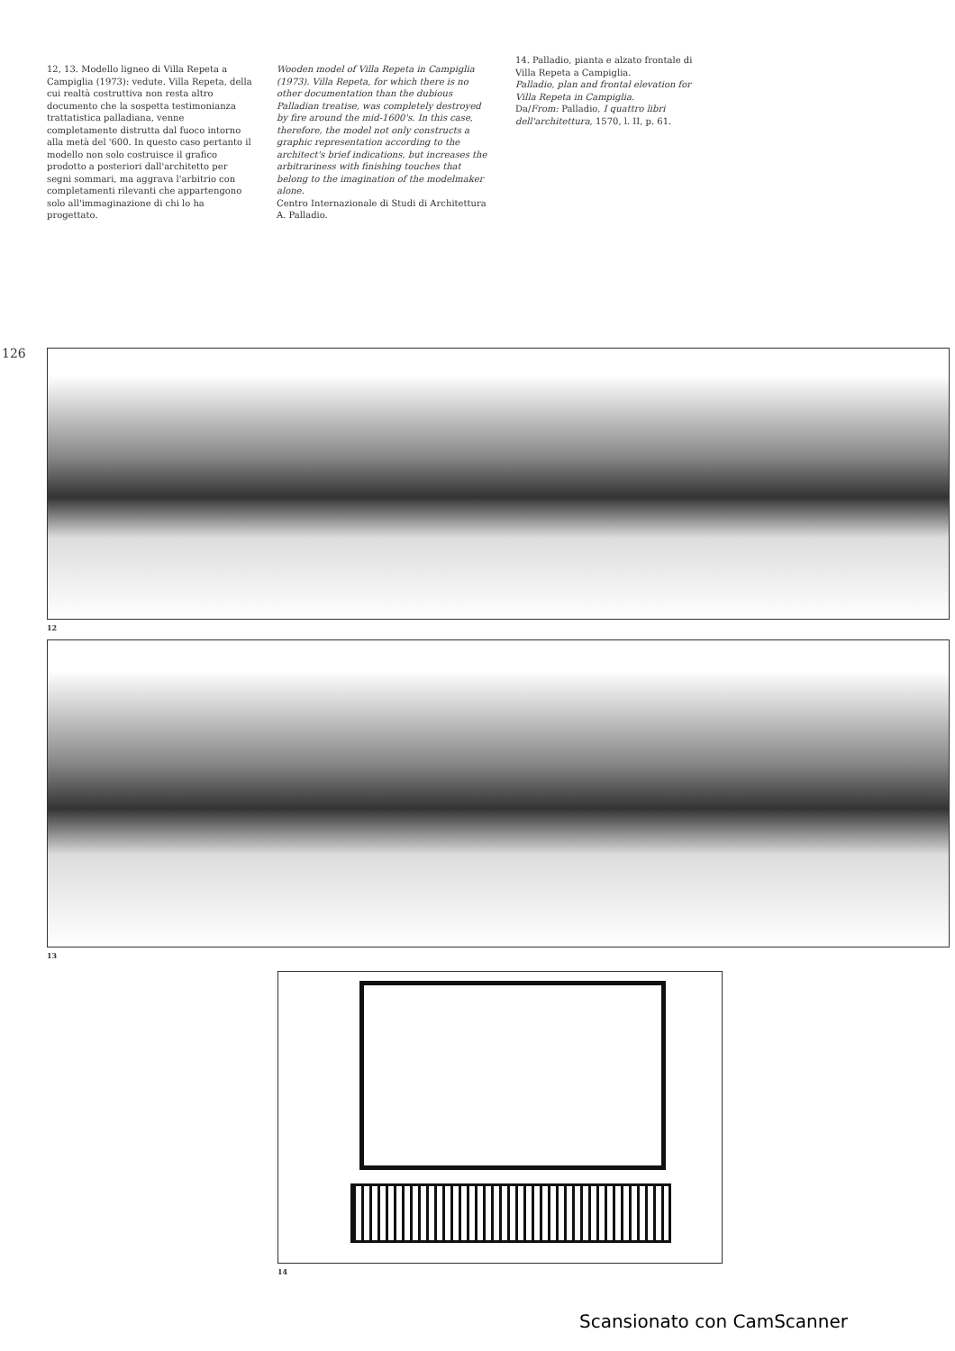12, 13. Modello ligneo di Villa Repeta a Campiglia (1973): vedute. Villa Repeta, della cui realtà costruttiva non resta altro documento che la sospetta testimonianza trattatistica palladiana, venne completamente distrutta dal fuoco intorno alla metà del '600. In questo caso pertanto il modello non solo costruisce il grafico prodotto a posteriori dall'architetto per segni sommari, ma aggrava l'arbitrio con completamenti rilevanti che appartengono solo all'immaginazione di chi lo ha progettato.
Wooden model of Villa Repeta in Campiglia (1973). Villa Repeta, for which there is no other documentation than the dubious Palladian treatise, was completely destroyed by fire around the mid-1600's. In this case, therefore, the model not only constructs a graphic representation according to the architect's brief indications, but increases the arbitrariness with finishing touches that belong to the imagination of the modelmaker alone.
Centro Internazionale di Studi di Architettura A. Palladio.
14. Palladio, pianta e alzato frontale di Villa Repeta a Campiglia.
Palladio, plan and frontal elevation for Villa Repeta in Campiglia.
Da/From: Palladio, I quattro libri dell'architettura, 1570, l. II, p. 61.
126
12
13
14
Scansionato con CamScanner